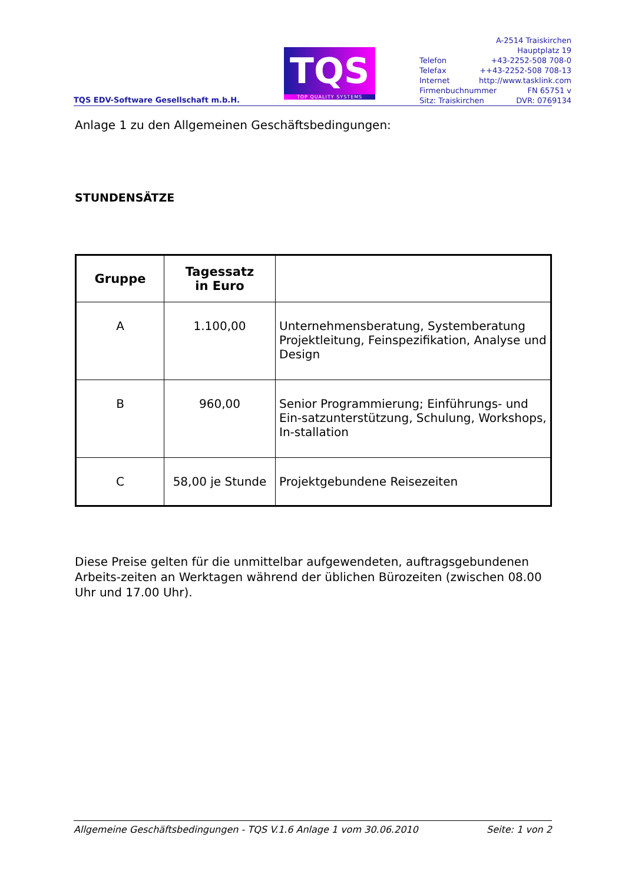TQS EDV-Software Gesellschaft m.b.H.
TQS
TOP QUALITY SYSTEMS
A-2514 Traiskirchen
Hauptplatz 19
Telefon +43-2252-508 708-0
Telefax ++43-2252-508 708-13
Internet http://www.tasklink.com
Firmenbuchnummer FN 65751 v
Sitz: Traiskirchen DVR: 0769134
Anlage 1 zu den Allgemeinen Geschäftsbedingungen:
STUNDENSÄTZE
| Gruppe | Tagessatz in Euro | |
| --- | --- | --- |
| A | 1.100,00 | Unternehmensberatung, Systemberatung Projektleitung, Feinspezifikation, Analyse und Design |
| B | 960,00 | Senior Programmierung; Einführungs- und Ein-satzunterstützung, Schulung, Workshops, In-stallation |
| C | 58,00 je Stunde | Projektgebundene Reisezeiten |
Diese Preise gelten für die unmittelbar aufgewendeten, auftragsgebundenen Arbeits-zeiten an Werktagen während der üblichen Bürozeiten (zwischen 08.00 Uhr und 17.00 Uhr).
Allgemeine Geschäftsbedingungen - TQS V.1.6 Anlage 1 vom 30.06.2010 Seite: 1 von 2